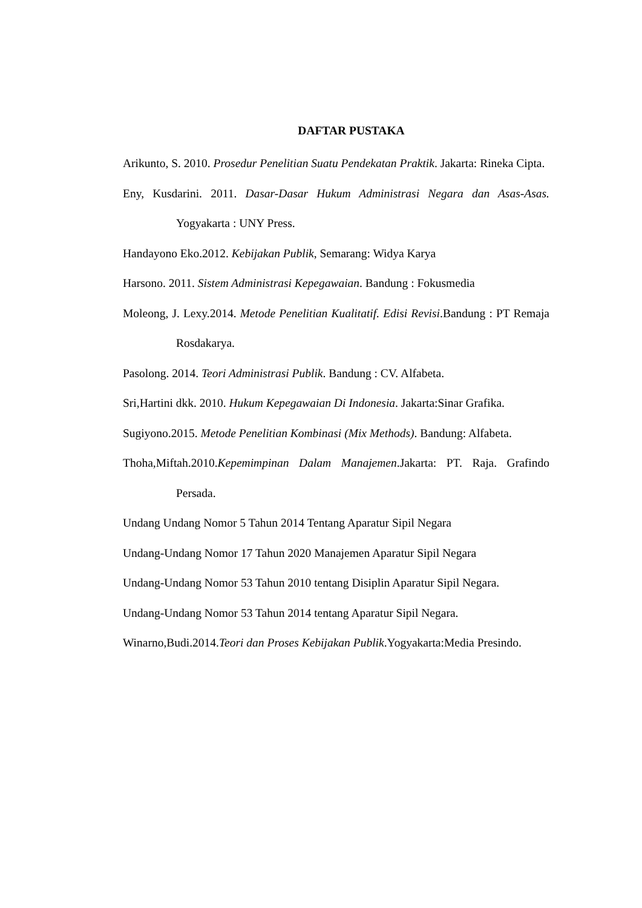DAFTAR PUSTAKA
Arikunto, S. 2010. Prosedur Penelitian Suatu Pendekatan Praktik. Jakarta: Rineka Cipta.
Eny, Kusdarini. 2011. Dasar-Dasar Hukum Administrasi Negara dan Asas-Asas. Yogyakarta : UNY Press.
Handayono Eko.2012. Kebijakan Publik, Semarang: Widya Karya
Harsono. 2011. Sistem Administrasi Kepegawaian. Bandung : Fokusmedia
Moleong, J. Lexy.2014. Metode Penelitian Kualitatif. Edisi Revisi.Bandung : PT Remaja Rosdakarya.
Pasolong. 2014. Teori Administrasi Publik. Bandung : CV. Alfabeta.
Sri,Hartini dkk. 2010. Hukum Kepegawaian Di Indonesia. Jakarta:Sinar Grafika.
Sugiyono.2015. Metode Penelitian Kombinasi (Mix Methods). Bandung: Alfabeta.
Thoha,Miftah.2010.Kepemimpinan Dalam Manajemen.Jakarta: PT. Raja. Grafindo Persada.
Undang Undang Nomor 5 Tahun 2014 Tentang Aparatur Sipil Negara
Undang-Undang Nomor 17 Tahun 2020 Manajemen Aparatur Sipil Negara
Undang-Undang Nomor 53 Tahun 2010 tentang Disiplin Aparatur Sipil Negara.
Undang-Undang Nomor 53 Tahun 2014 tentang Aparatur Sipil Negara.
Winarno,Budi.2014.Teori dan Proses Kebijakan Publik.Yogyakarta:Media Presindo.